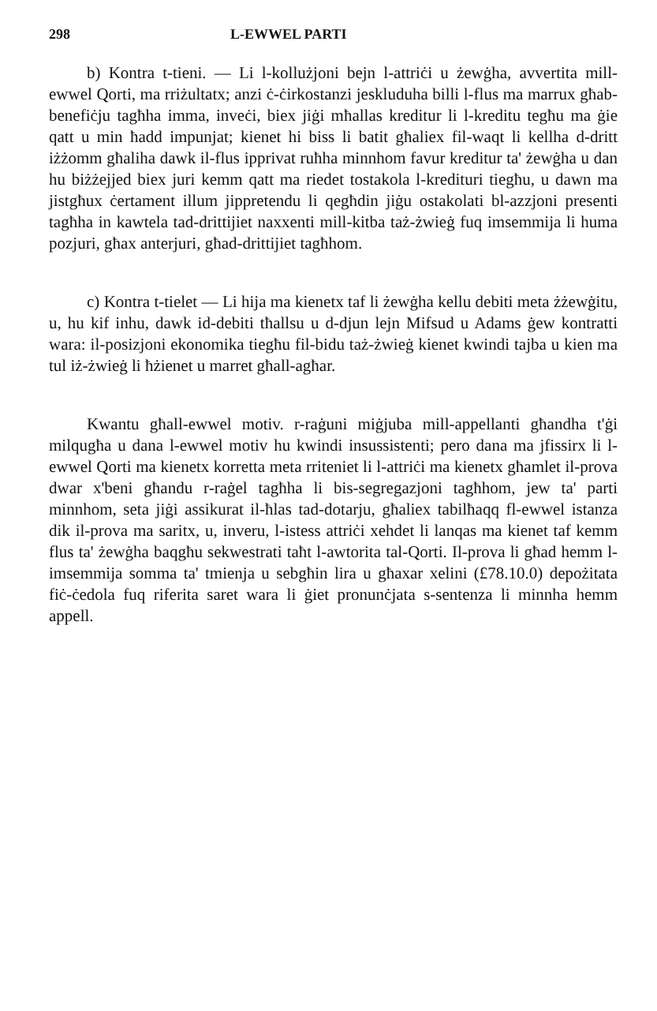298 L-EWWEL PARTI
b) Kontra t-tieni. — Li l-kollużjoni bejn l-attriċi u żewġha, avvertita mill-ewwel Qorti, ma rriżultatx; anzi ċ-ċirkostanzi jeskluduha billi l-flus ma marrux għab-benefiċju tagħha imma, inveċi, biex jiġi mħallas kreditur li l-kreditu tegħu ma ġie qatt u min ħadd impunjat; kienet hi biss li batit għaliex fil-waqt li kellha d-dritt iżżomm għaliha dawk il-flus ipprivat ruħha minnhom favur kreditur ta' żewġha u dan hu biżżejjed biex juri kemm qatt ma riedet tostakola l-kredituri tiegħu, u dawn ma jistgħux ċertament illum jippretendu li qegħdin jiġu ostakolati bl-azzjoni presenti tagħha in kawtela tad-drittijiet naxxenti mill-kitba taż-żwieġ fuq imsemmija li huma pozjuri, għax anterjuri, għad-drittijiet tagħhom.
c) Kontra t-tielet — Li hija ma kienetx taf li żewġha kellu debiti meta żżewġitu, u, hu kif inhu, dawk id-debiti tħallsu u d-djun lejn Mifsud u Adams ġew kontratti wara: il-posizjoni ekonomika tiegħu fil-bidu taż-żwieġ kienet kwindi tajba u kien ma tul iż-żwieġ li ħżienet u marret għall-agħar.
Kwantu għall-ewwel motiv. r-raġuni miġjuba mill-appellanti għandha t'ġi milqugħa u dana l-ewwel motiv hu kwindi insussistenti; pero dana ma jfissirx li l-ewwel Qorti ma kienetx korretta meta rriteniet li l-attriċi ma kienetx għamlet il-prova dwar x'beni għandu r-raġel tagħha li bis-segregazjoni tagħhom, jew ta' parti minnhom, seta jiġi assikurat il-ħlas tad-dotarju, għaliex tabilħaqq fl-ewwel istanza dik il-prova ma saritx, u, inveru, l-istess attriċi xehdet li lanqas ma kienet taf kemm flus ta' żewġha baqgħu sekwestrati taħt l-awtorita tal-Qorti. Il-prova li għad hemm l-imsemmija somma ta' tmienja u sebgħin lira u għaxar xelini (£78.10.0) depożitata fiċ-ċedola fuq riferita saret wara li ġiet pronunċjata s-sentenza li minnha hemm appell.